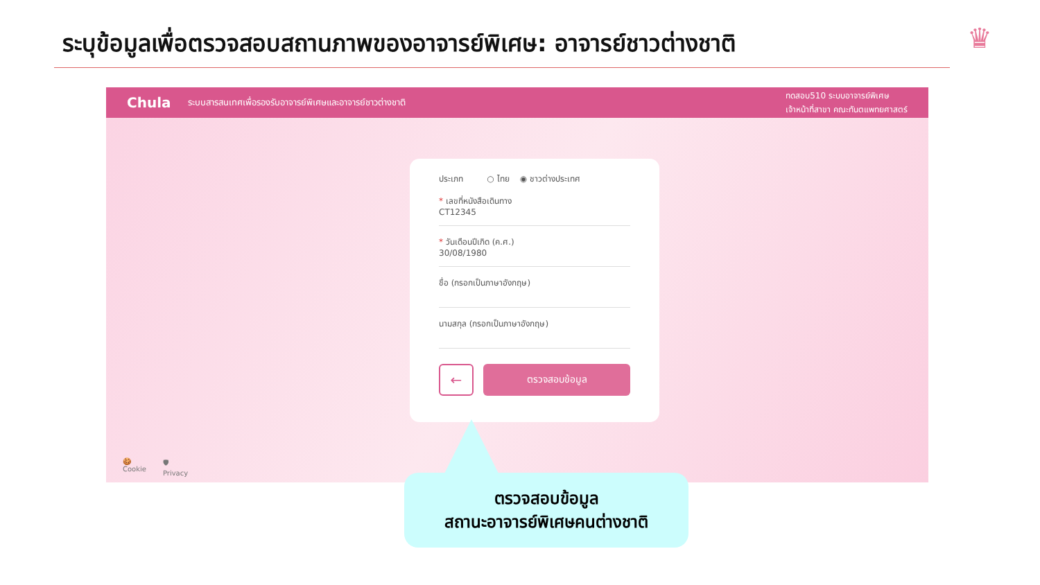ระบุข้อมูลเพื่อตรวจสอบสถานภาพของอาจารย์พิเศษ: อาจารย์ชาวต่างชาติ
♛
Chula ระบบสารสนเทศเพื่อรองรับอาจารย์พิเศษและอาจารย์ชาวต่างชาติ
ทดสอบ510 ระบบอาจารย์พิเศษ
เจ้าหน้าที่สาขา คณะทันตแพทยศาสตร์
ประเภท ○ ไทย ◉ ชาวต่างประเทศ
* เลขที่หนังสือเดินทาง
CT12345
* วันเดือนปีเกิด (ค.ศ.)
30/08/1980
ชื่อ (กรอกเป็นภาษาอังกฤษ)
นามสกุล (กรอกเป็นภาษาอังกฤษ)
←
ตรวจสอบข้อมูล
🍪
Cookie
🛡
Privacy
ตรวจสอบข้อมูล
สถานะอาจารย์พิเศษคนต่างชาติ